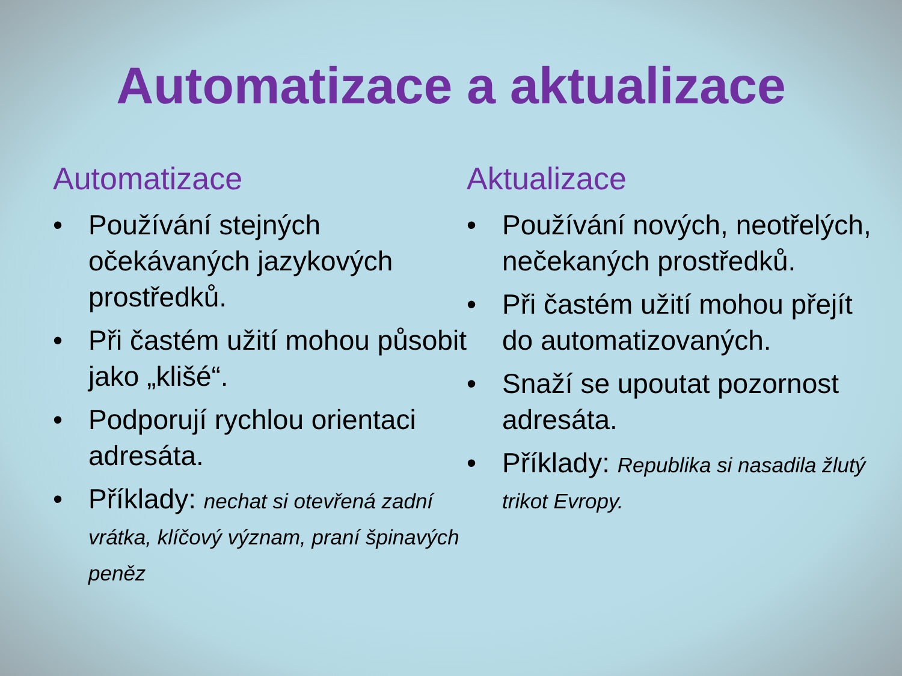Automatizace a aktualizace
Automatizace
• Používání stejných očekávaných jazykových prostředků.
• Při častém užití mohou působit jako „klišé“.
• Podporují rychlou orientaci adresáta.
• Příklady: nechat si otevřená zadní vrátka, klíčový význam, praní špinavých peněz
Aktualizace
• Používání nových, neotřelých, nečekaných prostředků.
• Při častém užití mohou přejít do automatizovaných.
• Snaží se upoutat pozornost adresáta.
• Příklady: Republika si nasadila žlutý trikot Evropy.